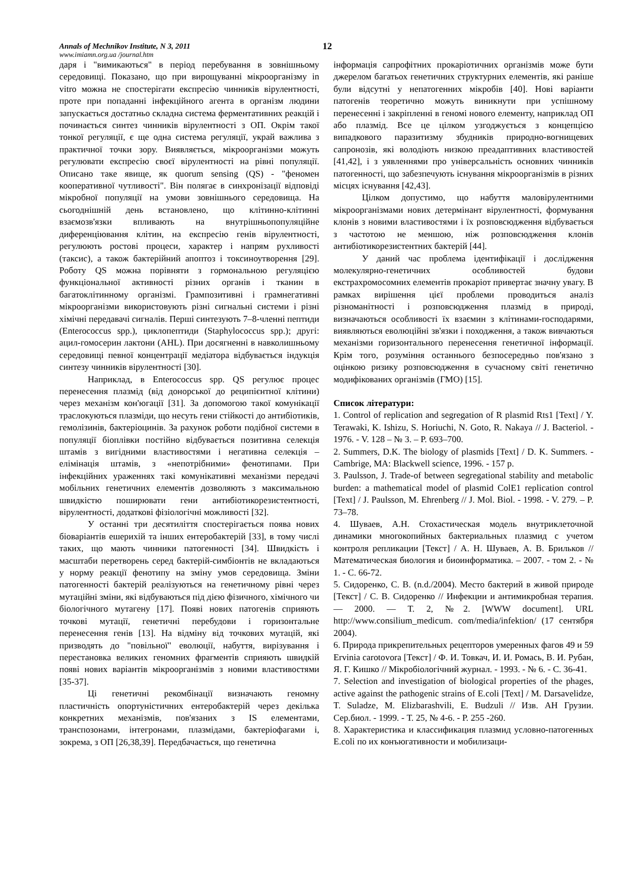Annals of Mechnikov Institute, N 3, 2011 12
www.imiamn.org.ua /journal.htm
даря і "вимикаються" в період перебування в зовнішньому середовищі. Показано, що при вирощуванні мікроорганізму in vitro можна не спостерігати експресію чинників вірулентності, проте при попаданні інфекційного агента в організм людини запускається достатньо складна система ферментативних реакцій і починається синтез чинників вірулентності з ОП. Окрім такої тонкої регуляції, є ще одна система регуляції, украй важлива з практичної точки зору. Виявляється, мікроорганізми можуть регулювати експресію своєї вірулентності на рівні популяції. Описано таке явище, як quorum sensing (QS) - "феномен кооперативної чутливості". Він полягає в синхронізації відповіді мікробної популяції на умови зовнішнього середовища. На сьогоднішній день встановлено, що клітинно-клітинні взаємозв'язки впливають на внутрішньопопуляційне диференціювання клітин, на експресію генів вірулентності, регулюють ростові процеси, характер і напрям рухливості (таксис), а також бактерійний апоптоз і токсиноутворення [29]. Роботу QS можна порівняти з гормональною регуляцією функціональної активності різних органів і тканин в багатоклітинному організмі. Грампозитивні і грамнегативні мікроорганізми використовують різні сигнальні системи і різні хімічні передавачі сигналів. Перші синтезують 7–8-членні пептиди (Enterococcus spp.), циклопептиди (Staphylococcus spp.); другі: ацил-гомосерин лактони (AHL). При досягненні в навколишньому середовищі певної концентрації медіатора відбувається індукція синтезу чинників вірулентності [30].
Наприклад, в Enterococcus spp. QS регулює процес перенесення плазмід (від донорської до реципієнтної клітини) через механізм кон'югації [31]. За допомогою такої комунікації траслокуються плазміди, що несуть гени стійкості до антибіотиків, гемолізинів, бактеріоцинів. За рахунок роботи подібної системи в популяції біоплівки постійно відбувається позитивна селекція штамів з вигідними властивостями і негативна селекція – елімінація штамів, з «непотрібними» фенотипами. При інфекційних ураженнях такі комунікативні механізми передачі мобільних генетичних елементів дозволяють з максимальною швидкістю поширювати гени антибіотикорезистентності, вірулентності, додаткові фізіологічні можливості [32].
У останні три десятиліття спостерігається поява нових біоваріантів ешерихій та інших ентеробактерій [33], в тому числі таких, що мають чинники патогенності [34]. Швидкість і масштаби перетворень серед бактерій-симбіонтів не вкладаються у норму реакції фенотипу на зміну умов середовища. Зміни патогенності бактерій реалізуються на генетичному рівні через мутаційні зміни, які відбуваються під дією фізичного, хімічного чи біологічного мутагену [17]. Появі нових патогенів сприяють точкові мутації, генетичні перебудови і горизонтальне перенесення генів [13]. На відміну від точкових мутацій, які призводять до "повільної" еволюції, набуття, вирізування і перестановка великих геномних фрагментів сприяють швидкій появі нових варіантів мікроорганізмів з новими властивостями [35-37].
Ці генетичні рекомбінації визначають геномну пластичність опортуністичних ентеробактерій через декілька конкретних механізмів, пов'язаних з IS елементами, транспозонами, інтегронами, плазмідами, бактеріофагами і, зокрема, з ОП [26,38,39]. Передбачається, що генетична
інформація сапрофітних прокаріотичних організмів може бути джерелом багатьох генетичних структурних елементів, які раніше були відсутні у непатогенних мікробів [40]. Нові варіанти патогенів теоретично можуть виникнути при успішному перенесенні і закріпленні в геномі нового елементу, наприклад ОП або плазмід. Все це цілком узгоджується з концепцією випадкового паразитизму збудників природно-вогнищевих сапронозів, які володіють низкою преадаптивних властивостей [41,42], і з уявленнями про універсальність основних чинників патогенності, що забезпечують існування мікроорганізмів в різних місцях існування [42,43].
Цілком допустимо, що набуття маловірулентними мікроорганізмами нових детермінант вірулентності, формування клонів з новими властивостями і їх розповсюдження відбувається з частотою не меншою, ніж розповсюдження клонів антибіотикорезистентних бактерій [44].
У даний час проблема ідентифікації і дослідження молекулярно-генетичних особливостей будови екстрахромосомних елементів прокаріот привертає значну увагу. В рамках вирішення цієї проблеми проводиться аналіз різноманітності і розповсюдження плазмід в природі, визначаються особливості їх взаємин з клітинами-господарями, виявляються еволюційні зв'язки і походження, а також вивчаються механізми горизонтального перенесення генетичної інформації. Крім того, розуміння останнього безпосередньо пов'язано з оцінкою ризику розповсюдження в сучасному світі генетично модифікованих організмів (ГМО) [15].
Список літератури:
1. Control of replication and segregation of R plasmid Rts1 [Text] / Y. Terawaki, K. Ishizu, S. Horiuchi, N. Goto, R. Nakaya // J. Bacteriol. - 1976. - V. 128 – № 3. – P. 693–700.
2. Summers, D.K. The biology of plasmids [Text] / D. K. Summers. - Cambrige, MA: Blackwell science, 1996. - 157 p.
3. Paulsson, J. Trade-of between segregational stability and metabolic burden: a mathematical model of plasmid ColE1 replication control [Text] / J. Paulsson, M. Ehrenberg // J. Mol. Biol. - 1998. - V. 279. – P. 73–78.
4. Шуваев, А.Н. Стохастическая модель внутриклеточной динамики многокопийных бактериальных плазмид с учетом контроля репликации [Текст] / А. Н. Шуваев, А. В. Брильков // Математическая биология и биоинформатика. – 2007. - том 2. - № 1. - С. 66-72.
5. Сидоренко, С. В. (n.d./2004). Место бактерий в живой природе [Текст] / С. В. Сидоренко // Инфекции и антимикробная терапия. — 2000. — Т. 2, №2. [WWW document]. URL http://www.consilium_medicum. com/media/infektion/ (17 сентября 2004).
6. Природа прикрепительных рецепторов умеренных фагов 49 и 59 Ervinia carotovora [Текст] / Ф. И. Товкач, И. И. Ромась, В. И. Рубан, Я. Г. Кишко // Мікробіологічний журнал. - 1993. - № 6. - С. 36-41.
7. Selection and investigation of biological properties of the phages, active against the pathogenic strains of E.coli [Text] / M. Darsavelidze, T. Suladze, M. Elizbarashvili, E. Budzuli // Изв. АН Грузии. Сер.биол. - 1999. - Т. 25, № 4-6. - Р. 255 -260.
8. Характеристика и классификация плазмид условно-патогенных E.coli по их конъюгативности и мобилизаци-